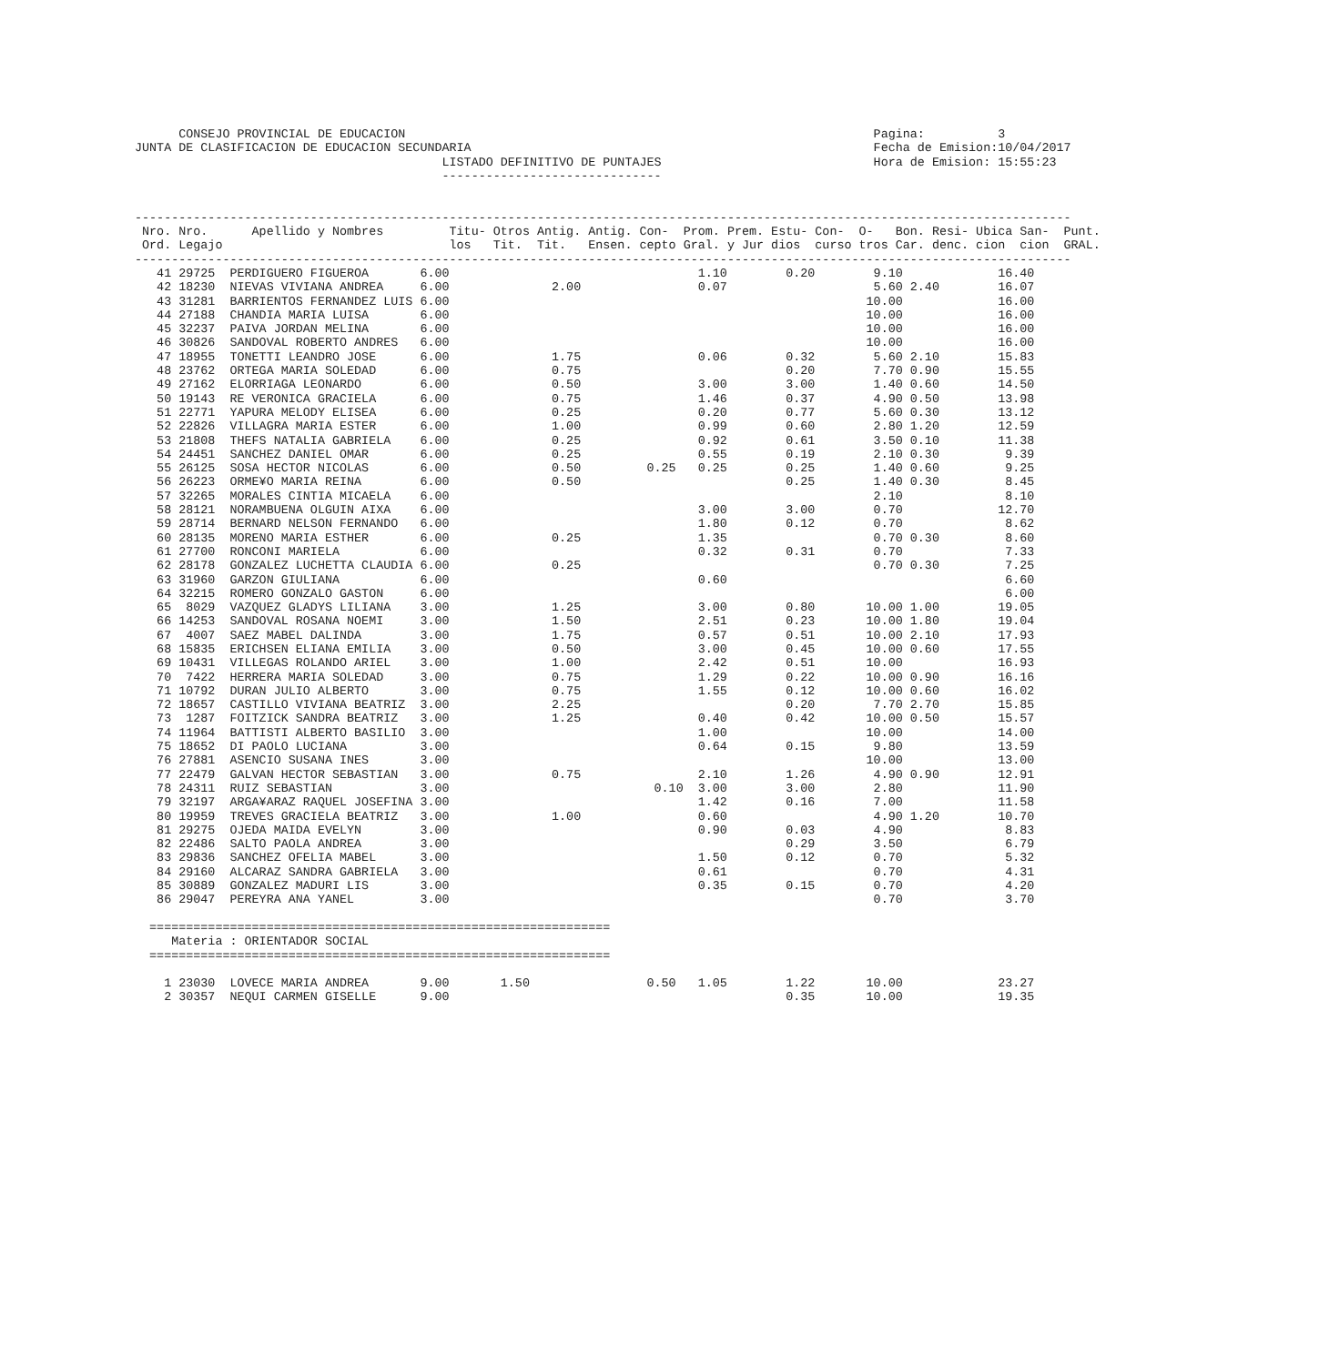CONSEJO PROVINCIAL DE EDUCACION                                                                Pagina:          3
JUNTA DE CLASIFICACION DE EDUCACION SECUNDARIA                                                       Fecha de Emision:10/04/2017
                                          LISTADO DEFINITIVO DE PUNTAJES                             Hora de Emision: 15:55:23
                                          ------------------------------


--------------------------------------------------------------------------------------------------------------------------------
 Nro. Nro.      Apellido y Nombres         Titu- Otros Antig. Antig. Con-  Prom. Prem. Estu- Con-  O-   Bon. Resi- Ubica San-  Punt.
 Ord. Legajo                               los   Tit.  Tit.   Ensen. cepto Gral. y Jur dios  curso tros Car. denc. cion  cion  GRAL.
--------------------------------------------------------------------------------------------------------------------------------
   41 29725  PERDIGUERO FIGUEROA       6.00                                  1.10        0.20        9.10             16.40
   42 18230  NIEVAS VIVIANA ANDREA     6.00              2.00                0.07                    5.60 2.40        16.07
   43 31281  BARRIENTOS FERNANDEZ LUIS 6.00                                                         10.00             16.00
   44 27188  CHANDIA MARIA LUISA       6.00                                                         10.00             16.00
   45 32237  PAIVA JORDAN MELINA       6.00                                                         10.00             16.00
   46 30826  SANDOVAL ROBERTO ANDRES   6.00                                                         10.00             16.00
   47 18955  TONETTI LEANDRO JOSE      6.00              1.75                0.06        0.32        5.60 2.10        15.83
   48 23762  ORTEGA MARIA SOLEDAD      6.00              0.75                            0.20        7.70 0.90        15.55
   49 27162  ELORRIAGA LEONARDO        6.00              0.50                3.00        3.00        1.40 0.60        14.50
   50 19143  RE VERONICA GRACIELA      6.00              0.75                1.46        0.37        4.90 0.50        13.98
   51 22771  YAPURA MELODY ELISEA      6.00              0.25                0.20        0.77        5.60 0.30        13.12
   52 22826  VILLAGRA MARIA ESTER      6.00              1.00                0.99        0.60        2.80 1.20        12.59
   53 21808  THEFS NATALIA GABRIELA    6.00              0.25                0.92        0.61        3.50 0.10        11.38
   54 24451  SANCHEZ DANIEL OMAR       6.00              0.25                0.55        0.19        2.10 0.30         9.39
   55 26125  SOSA HECTOR NICOLAS       6.00              0.50         0.25   0.25        0.25        1.40 0.60         9.25
   56 26223  ORME¥O MARIA REINA        6.00              0.50                            0.25        1.40 0.30         8.45
   57 32265  MORALES CINTIA MICAELA    6.00                                                          2.10              8.10
   58 28121  NORAMBUENA OLGUIN AIXA    6.00                                  3.00        3.00        0.70             12.70
   59 28714  BERNARD NELSON FERNANDO   6.00                                  1.80        0.12        0.70              8.62
   60 28135  MORENO MARIA ESTHER       6.00              0.25                1.35                    0.70 0.30         8.60
   61 27700  RONCONI MARIELA           6.00                                  0.32        0.31        0.70              7.33
   62 28178  GONZALEZ LUCHETTA CLAUDIA 6.00              0.25                                        0.70 0.30         7.25
   63 31960  GARZON GIULIANA           6.00                                  0.60                                      6.60
   64 32215  ROMERO GONZALO GASTON     6.00                                                                            6.00
   65  8029  VAZQUEZ GLADYS LILIANA    3.00              1.25                3.00        0.80       10.00 1.00        19.05
   66 14253  SANDOVAL ROSANA NOEMI     3.00              1.50                2.51        0.23       10.00 1.80        19.04
   67  4007  SAEZ MABEL DALINDA        3.00              1.75                0.57        0.51       10.00 2.10        17.93
   68 15835  ERICHSEN ELIANA EMILIA    3.00              0.50                3.00        0.45       10.00 0.60        17.55
   69 10431  VILLEGAS ROLANDO ARIEL    3.00              1.00                2.42        0.51       10.00             16.93
   70  7422  HERRERA MARIA SOLEDAD     3.00              0.75                1.29        0.22       10.00 0.90        16.16
   71 10792  DURAN JULIO ALBERTO       3.00              0.75                1.55        0.12       10.00 0.60        16.02
   72 18657  CASTILLO VIVIANA BEATRIZ  3.00              2.25                            0.20        7.70 2.70        15.85
   73  1287  FOITZICK SANDRA BEATRIZ   3.00              1.25                0.40        0.42       10.00 0.50        15.57
   74 11964  BATTISTI ALBERTO BASILIO  3.00                                  1.00                   10.00             14.00
   75 18652  DI PAOLO LUCIANA          3.00                                  0.64        0.15        9.80             13.59
   76 27881  ASENCIO SUSANA INES       3.00                                                         10.00             13.00
   77 22479  GALVAN HECTOR SEBASTIAN   3.00              0.75                2.10        1.26        4.90 0.90        12.91
   78 24311  RUIZ SEBASTIAN            3.00                            0.10  3.00        3.00        2.80             11.90
   79 32197  ARGA¥ARAZ RAQUEL JOSEFINA 3.00                                  1.42        0.16        7.00             11.58
   80 19959  TREVES GRACIELA BEATRIZ   3.00              1.00                0.60                    4.90 1.20        10.70
   81 29275  OJEDA MAIDA EVELYN        3.00                                  0.90        0.03        4.90              8.83
   82 22486  SALTO PAOLA ANDREA        3.00                                              0.29        3.50              6.79
   83 29836  SANCHEZ OFELIA MABEL      3.00                                  1.50        0.12        0.70              5.32
   84 29160  ALCARAZ SANDRA GABRIELA   3.00                                  0.61                    0.70              4.31
   85 30889  GONZALEZ MADURI LIS       3.00                                  0.35        0.15        0.70              4.20
   86 29047  PEREYRA ANA YANEL         3.00                                                          0.70              3.70

  ===============================================================
     Materia : ORIENTADOR SOCIAL
  ===============================================================

    1 23030  LOVECE MARIA ANDREA       9.00       1.50                0.50   1.05        1.22       10.00             23.27
    2 30357  NEQUI CARMEN GISELLE      9.00                                              0.35       10.00             19.35